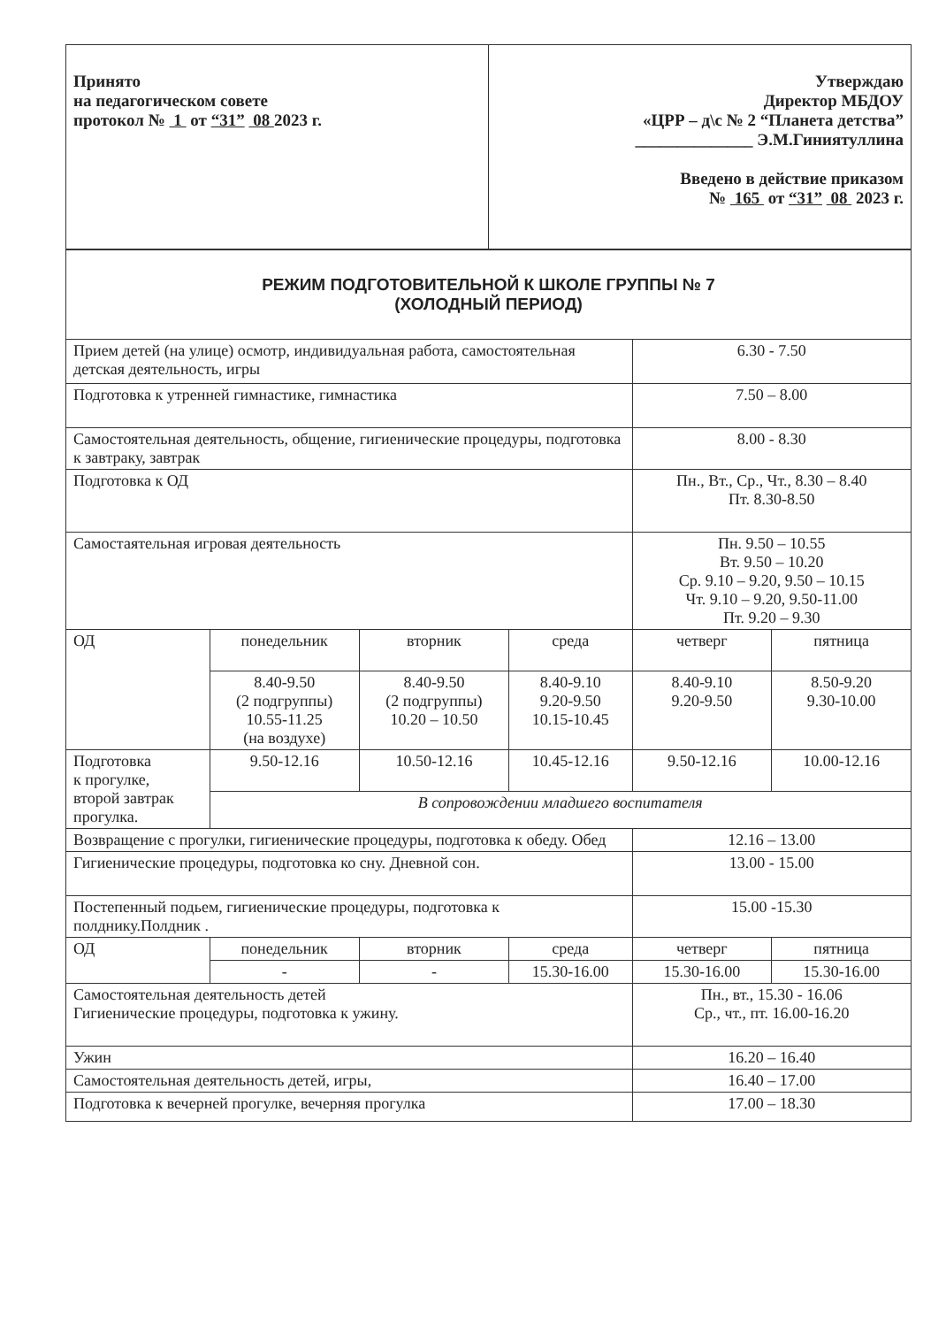| Принято на педагогическом совете протокол № 1 от “31” 08 2023 г. | Утверждаю Директор МБДОУ «ЦРР – д\с № 2 “Планета детства” ______________ Э.М.Гиниятуллина Введено в действие приказом № 165 от “31” 08 2023 г. |
| РЕЖИМ ПОДГОТОВИТЕЛЬНОЙ К ШКОЛЕ ГРУППЫ № 7 (ХОЛОДНЫЙ ПЕРИОД) | | | | | |
| Прием детей (на улице) осмотр, индивидуальная работа, самостоятельная детская деятельность, игры | | | | 6.30 - 7.50 | |
| Подготовка к утренней гимнастике, гимнастика | | | | 7.50 – 8.00 | |
| Самостоятельная деятельность, общение, гигиенические процедуры, подготовка к завтраку, завтрак | | | | 8.00 - 8.30 | |
| Подготовка к ОД | | | | Пн., Вт., Ср., Чт., 8.30 – 8.40 Пт. 8.30-8.50 | |
| Самостаятельная игровая деятельность | | | | Пн. 9.50 – 10.55 Вт. 9.50 – 10.20 Ср. 9.10 – 9.20, 9.50 – 10.15 Чт. 9.10 – 9.20, 9.50-11.00 Пт. 9.20 – 9.30 | |
| ОД | понедельник | вторник | среда | четверг | пятница |
| | 8.40-9.50 (2 подгруппы) 10.55-11.25 (на воздухе) | 8.40-9.50 (2 подгруппы) 10.20 – 10.50 | 8.40-9.10 9.20-9.50 10.15-10.45 | 8.40-9.10 9.20-9.50 | 8.50-9.20 9.30-10.00 |
| Подготовка к прогулке, второй завтрак прогулка. | 9.50-12.16 | 10.50-12.16 | 10.45-12.16 | 9.50-12.16 | 10.00-12.16 |
| | В сопровождении младшего воспитателя | | | | |
| Возвращение с прогулки, гигиенические процедуры, подготовка к обеду. Обед | | | | 12.16 – 13.00 | |
| Гигиенические процедуры, подготовка ко сну. Дневной сон. | | | | 13.00 - 15.00 | |
| Постепенный подьем, гигиенические процедуры, подготовка к полднику.Полдник . | | | | 15.00 -15.30 | |
| ОД | понедельник | вторник | среда | четверг | пятница |
| | - | - | 15.30-16.00 | 15.30-16.00 | 15.30-16.00 |
| Самостоятельная деятельность детей Гигиенические процедуры, подготовка к ужину. | | | | Пн., вт., 15.30 - 16.06 Ср., чт., пт. 16.00-16.20 | |
| Ужин | | | | 16.20 – 16.40 | |
| Самостоятельная деятельность детей, игры, | | | | 16.40 – 17.00 | |
| Подготовка к вечерней прогулке, вечерняя прогулка | | | | 17.00 – 18.30 | |